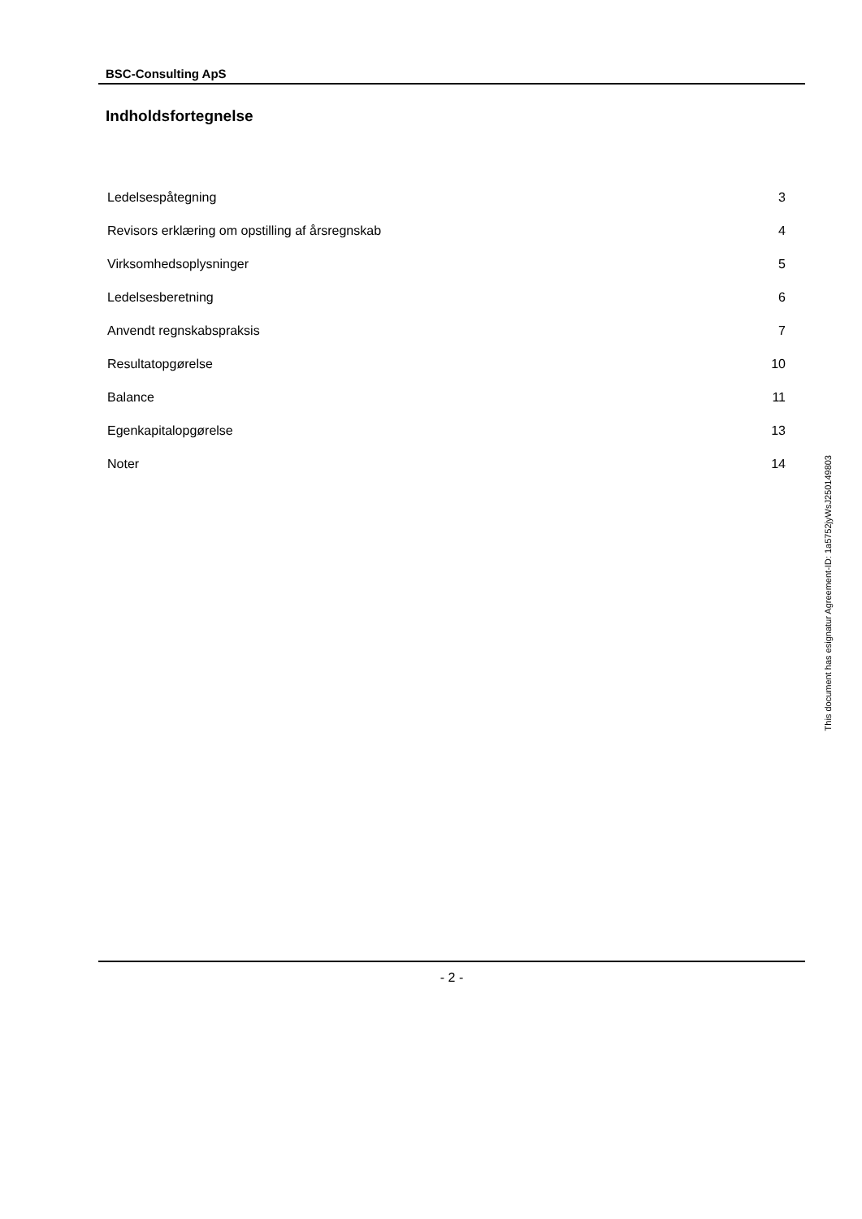BSC-Consulting ApS
Indholdsfortegnelse
| Ledelsespåtegning | 3 |
| Revisors erklæring om opstilling af årsregnskab | 4 |
| Virksomhedsoplysninger | 5 |
| Ledelsesberetning | 6 |
| Anvendt regnskabspraksis | 7 |
| Resultatopgørelse | 10 |
| Balance | 11 |
| Egenkapitalopgørelse | 13 |
| Noter | 14 |
- 2 -
This document has esignatur Agreement-ID: 1a5752jyWsJ250149803